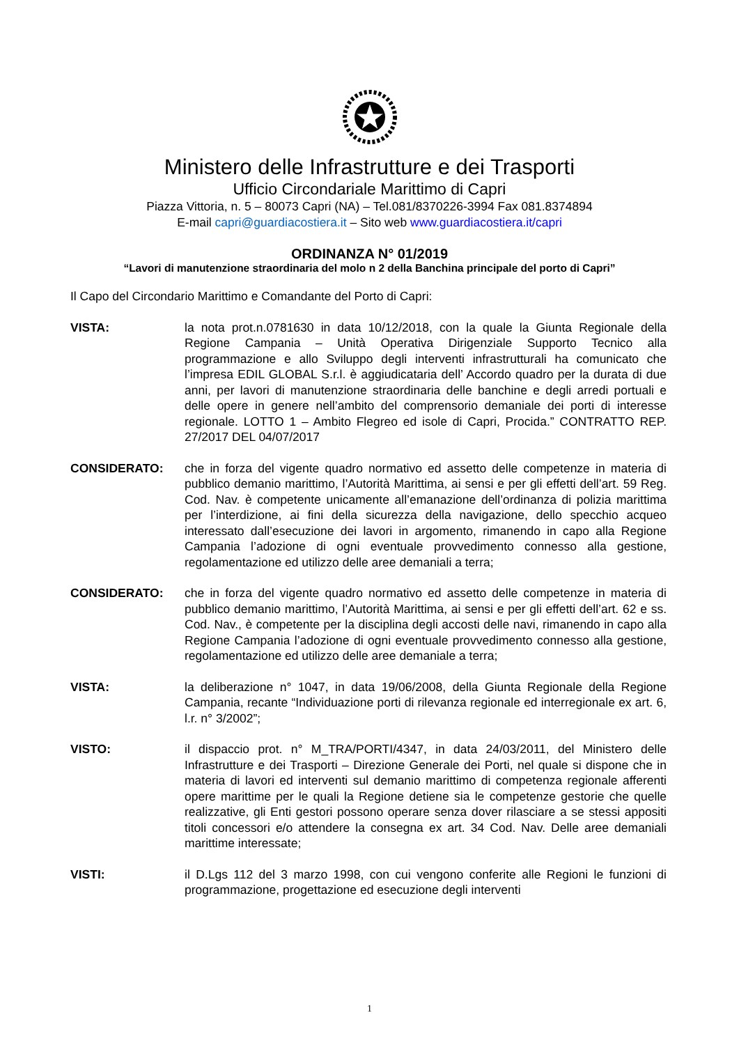Ministero delle Infrastrutture e dei Trasporti
Ufficio Circondariale Marittimo di Capri
Piazza Vittoria, n. 5 – 80073 Capri (NA) – Tel.081/8370226-3994 Fax 081.8374894
E-mail capri@guardiacostiera.it – Sito web www.guardiacostiera.it/capri
ORDINANZA N° 01/2019
“Lavori di manutenzione straordinaria del molo n 2 della Banchina principale del porto di Capri”
Il Capo del Circondario Marittimo e Comandante del Porto di Capri:
VISTA: la nota prot.n.0781630 in data 10/12/2018, con la quale la Giunta Regionale della Regione Campania – Unità Operativa Dirigenziale Supporto Tecnico alla programmazione e allo Sviluppo degli interventi infrastrutturali ha comunicato che l’impresa EDIL GLOBAL S.r.l. è aggiudicataria dell’ Accordo quadro per la durata di due anni, per lavori di manutenzione straordinaria delle banchine e degli arredi portuali e delle opere in genere nell’ambito del comprensorio demaniale dei porti di interesse regionale. LOTTO 1 – Ambito Flegreo ed isole di Capri, Procida.” CONTRATTO REP. 27/2017 DEL 04/07/2017
CONSIDERATO: che in forza del vigente quadro normativo ed assetto delle competenze in materia di pubblico demanio marittimo, l’Autorità Marittima, ai sensi e per gli effetti dell’art. 59 Reg. Cod. Nav. è competente unicamente all’emanazione dell’ordinanza di polizia marittima per l’interdizione, ai fini della sicurezza della navigazione, dello specchio acqueo interessato dall’esecuzione dei lavori in argomento, rimanendo in capo alla Regione Campania l’adozione di ogni eventuale provvedimento connesso alla gestione, regolamentazione ed utilizzo delle aree demaniali a terra;
CONSIDERATO: che in forza del vigente quadro normativo ed assetto delle competenze in materia di pubblico demanio marittimo, l’Autorità Marittima, ai sensi e per gli effetti dell’art. 62 e ss. Cod. Nav., è competente per la disciplina degli accosti delle navi, rimanendo in capo alla Regione Campania l’adozione di ogni eventuale provvedimento connesso alla gestione, regolamentazione ed utilizzo delle aree demaniale a terra;
VISTA: la deliberazione n° 1047, in data 19/06/2008, della Giunta Regionale della Regione Campania, recante “Individuazione porti di rilevanza regionale ed interregionale ex art. 6, l.r. n° 3/2002”;
VISTO: il dispaccio prot. n° M_TRA/PORTI/4347, in data 24/03/2011, del Ministero delle Infrastrutture e dei Trasporti – Direzione Generale dei Porti, nel quale si dispone che in materia di lavori ed interventi sul demanio marittimo di competenza regionale afferenti opere marittime per le quali la Regione detiene sia le competenze gestorie che quelle realizzative, gli Enti gestori possono operare senza dover rilasciare a se stessi appositi titoli concessori e/o attendere la consegna ex art. 34 Cod. Nav. Delle aree demaniali marittime interessate;
VISTI: il D.Lgs 112 del 3 marzo 1998, con cui vengono conferite alle Regioni le funzioni di programmazione, progettazione ed esecuzione degli interventi
1